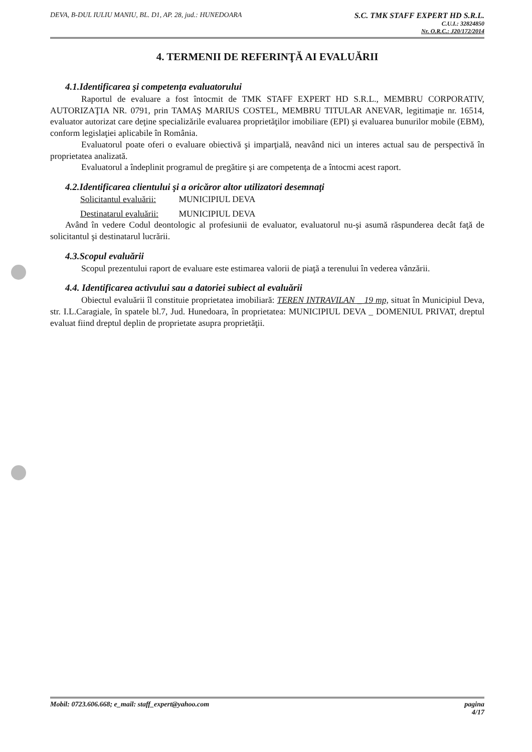DEVA, B-DUL IULIU MANIU, BL. D1, AP. 28, jud.: HUNEDOARA
S.C. TMK STAFF EXPERT HD S.R.L.
C.U.I.: 32824850
Nr. O.R.C.: J20/172/2014
4. TERMENII DE REFERINŢĂ AI EVALUĂRII
4.1.Identificarea şi competenţa evaluatorului
Raportul de evaluare a fost întocmit de TMK STAFF EXPERT HD S.R.L., MEMBRU CORPORATIV, AUTORIZAŢIA NR. 0791, prin TAMAŞ MARIUS COSTEL, MEMBRU TITULAR ANEVAR, legitimaţie nr. 16514, evaluator autorizat care deţine specializările evaluarea proprietăţilor imobiliare (EPI) şi evaluarea bunurilor mobile (EBM), conform legislaţiei aplicabile în România.
Evaluatorul poate oferi o evaluare obiectivă şi imparţială, neavând nici un interes actual sau de perspectivă în proprietatea analizată.
Evaluatorul a îndeplinit programul de pregătire şi are competenţa de a întocmi acest raport.
4.2.Identificarea clientului şi a oricăror altor utilizatori desemnaţi
Solicitantul evaluării: MUNICIPIUL DEVA
Destinatarul evaluării: MUNICIPIUL DEVA
Având în vedere Codul deontologic al profesiunii de evaluator, evaluatorul nu-şi asumă răspunderea decât faţă de solicitantul şi destinatarul lucrării.
4.3.Scopul evaluării
Scopul prezentului raport de evaluare este estimarea valorii de piaţă a terenului în vederea vânzării.
4.4. Identificarea activului sau a datoriei subiect al evaluării
Obiectul evaluării îl constituie proprietatea imobiliară: TEREN INTRAVILAN _ 19 mp, situat în Municipiul Deva, str. I.L.Caragiale, în spatele bl.7, Jud. Hunedoara, în proprietatea: MUNICIPIUL DEVA _ DOMENIUL PRIVAT, dreptul evaluat fiind dreptul deplin de proprietate asupra proprietăţii.
Mobil: 0723.606.668; e_mail: staff_expert@yahoo.com
pagina
4/17